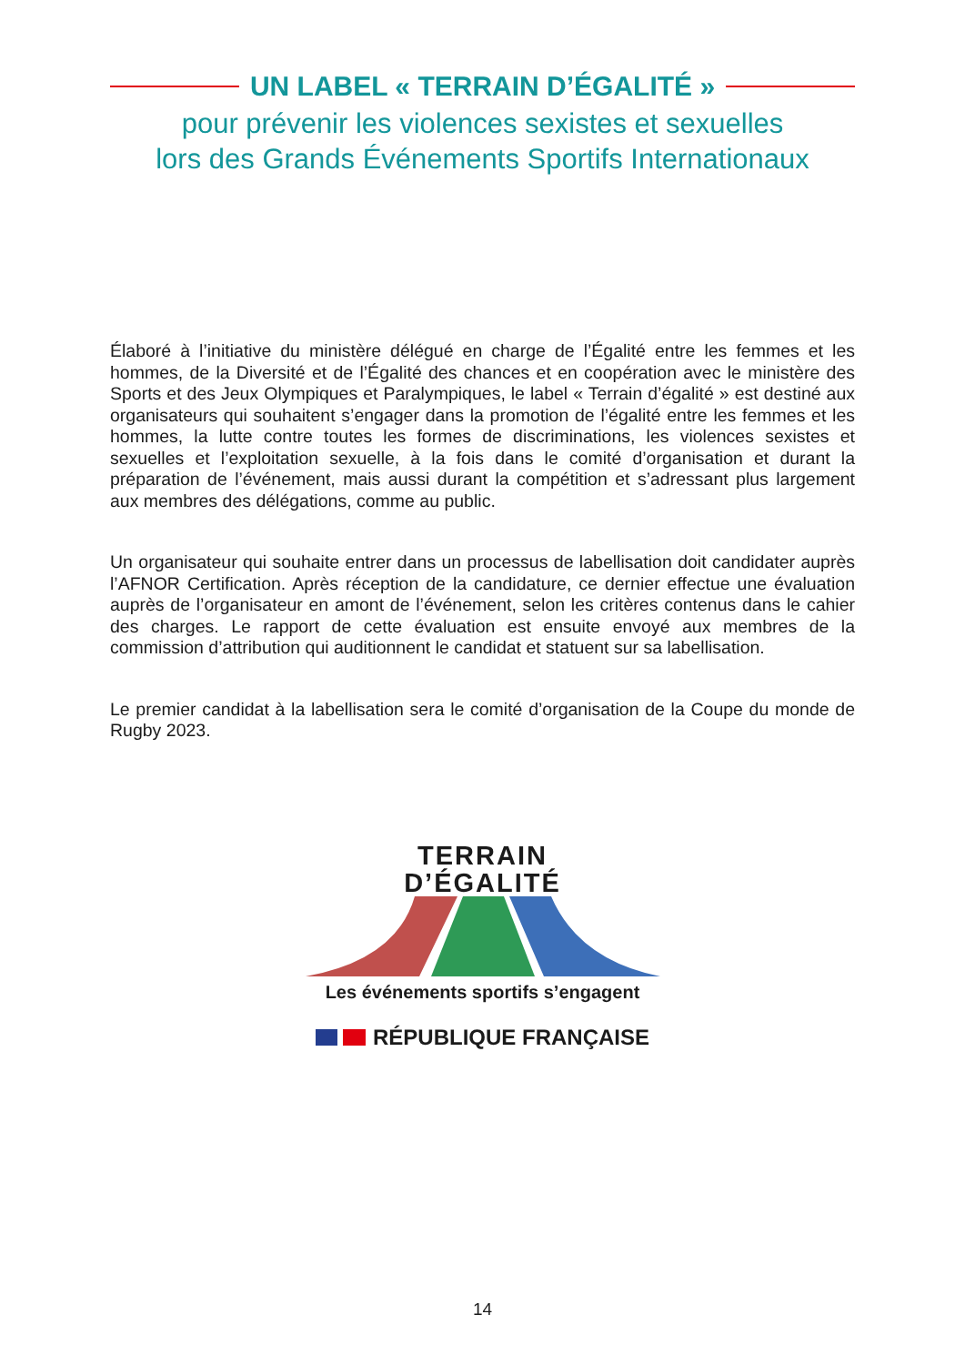UN LABEL « TERRAIN D’ÉGALITÉ »
pour prévenir les violences sexistes et sexuelles
lors des Grands Événements Sportifs Internationaux
Élaboré à l’initiative du ministère délégué en charge de l’Égalité entre les femmes et les hommes, de la Diversité et de l’Égalité des chances et en coopération avec le ministère des Sports et des Jeux Olympiques et Paralympiques, le label « Terrain d’égalité » est destiné aux organisateurs qui souhaitent s’engager dans la promotion de l’égalité entre les femmes et les hommes, la lutte contre toutes les formes de discriminations, les violences sexistes et sexuelles et l’exploitation sexuelle, à la fois dans le comité d’organisation et durant la préparation de l’événement, mais aussi durant la compétition et s’adressant plus largement aux membres des délégations, comme au public.
Un organisateur qui souhaite entrer dans un processus de labellisation doit candidater auprès l’AFNOR Certification. Après réception de la candidature, ce dernier effectue une évaluation auprès de l’organisateur en amont de l’événement, selon les critères contenus dans le cahier des charges. Le rapport de cette évaluation est ensuite envoyé aux membres de la commission d’attribution qui auditionnent le candidat et statuent sur sa labellisation.
Le premier candidat à la labellisation sera le comité d’organisation de la Coupe du monde de Rugby 2023.
TERRAIN
D’ÉGALITÉ
Les événements sportifs s’engagent
RÉPUBLIQUE FRANÇAISE
14